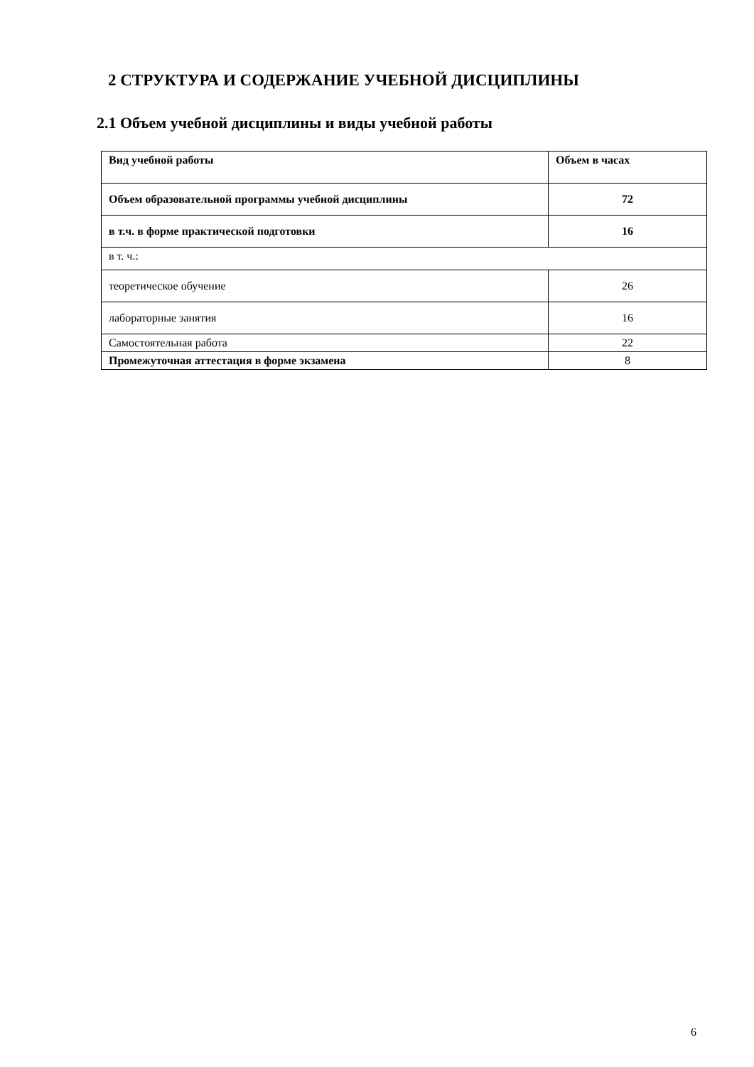2 СТРУКТУРА И СОДЕРЖАНИЕ УЧЕБНОЙ ДИСЦИПЛИНЫ
2.1 Объем учебной дисциплины и виды учебной работы
| Вид учебной работы | Объем в часах |
| --- | --- |
| Объем образовательной программы учебной дисциплины | 72 |
| в т.ч. в форме практической подготовки | 16 |
| в т. ч.: | |
| теоретическое обучение | 26 |
| лабораторные занятия | 16 |
| Самостоятельная работа | 22 |
| Промежуточная аттестация в форме экзамена | 8 |
6